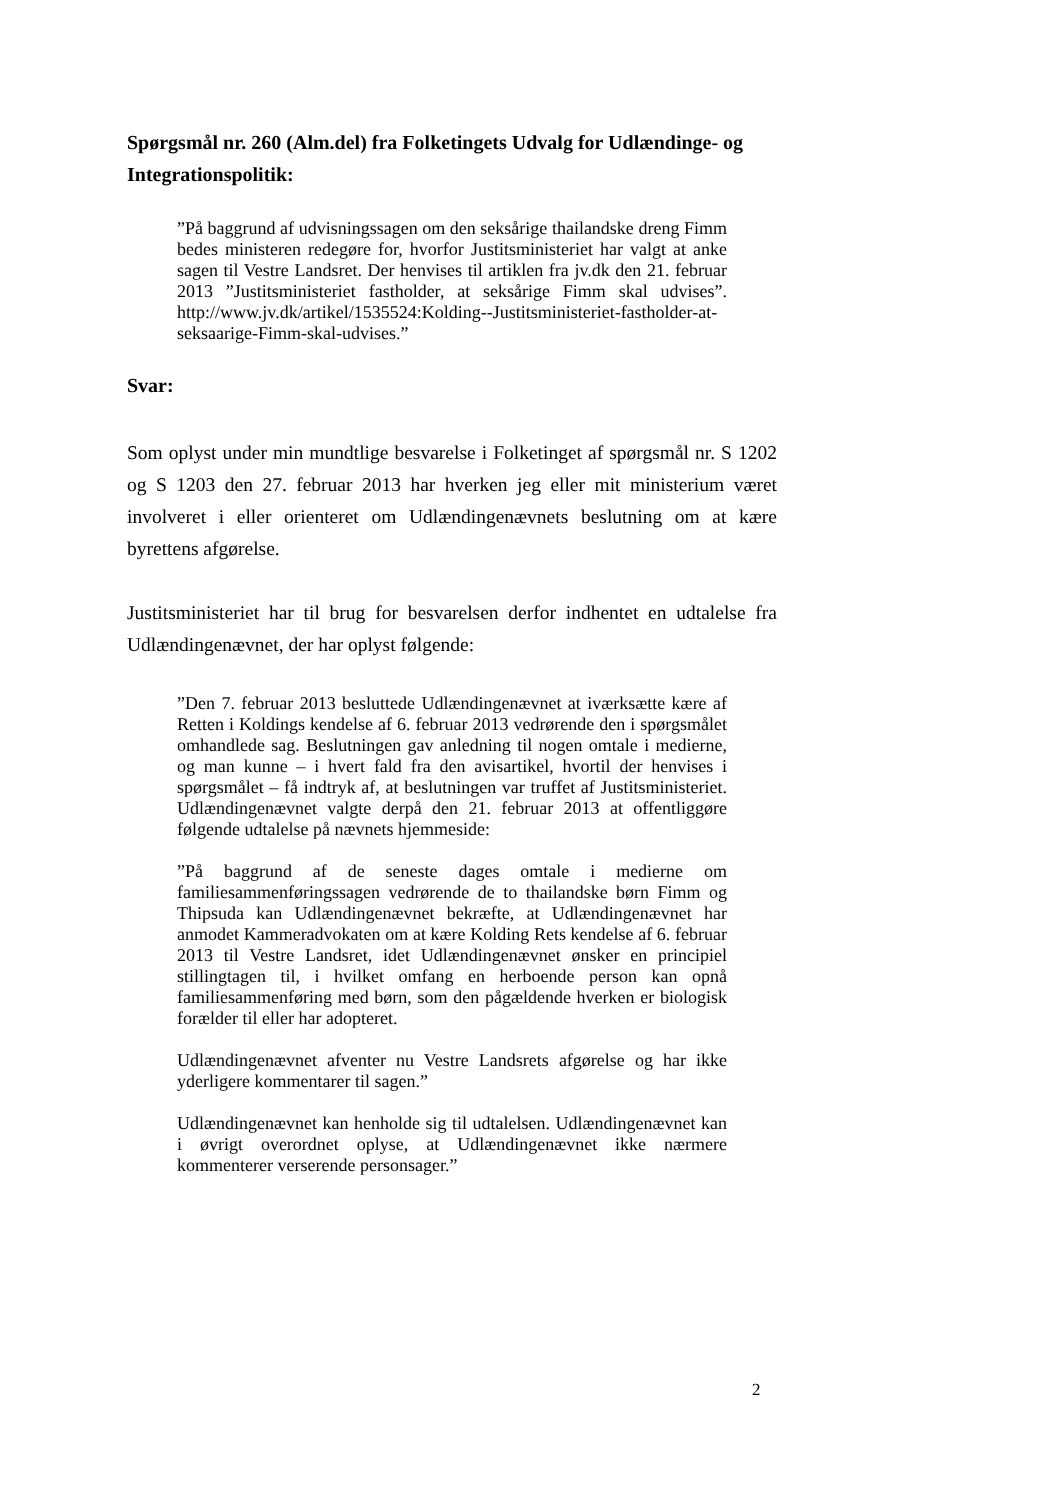Spørgsmål nr. 260 (Alm.del) fra Folketingets Udvalg for Udlændinge- og Integrationspolitik:
”På baggrund af udvisningssagen om den seksårige thailandske dreng Fimm bedes ministeren redegøre for, hvorfor Justitsministeriet har valgt at anke sagen til Vestre Landsret. Der henvises til artiklen fra jv.dk den 21. februar 2013 ”Justitsministeriet fastholder, at seksårige Fimm skal udvises”. http://www.jv.dk/artikel/1535524:Kolding--Justitsministeriet-fastholder-at-seksaarige-Fimm-skal-udvises.”
Svar:
Som oplyst under min mundtlige besvarelse i Folketinget af spørgsmål nr. S 1202 og S 1203 den 27. februar 2013 har hverken jeg eller mit ministerium været involveret i eller orienteret om Udlændingenævnets beslutning om at kære byrettens afgørelse.
Justitsministeriet har til brug for besvarelsen derfor indhentet en udtalelse fra Udlændingenævnet, der har oplyst følgende:
”Den 7. februar 2013 besluttede Udlændingenævnet at iværksætte kære af Retten i Koldings kendelse af 6. februar 2013 vedrørende den i spørgsmålet omhandlede sag. Beslutningen gav anledning til nogen omtale i medierne, og man kunne – i hvert fald fra den avisartikel, hvortil der henvises i spørgsmålet – få indtryk af, at beslutningen var truffet af Justitsministeriet. Udlændingenævnet valgte derpå den 21. februar 2013 at offentliggøre følgende udtalelse på nævnets hjemmeside:
”På baggrund af de seneste dages omtale i medierne om familiesammenføringssagen vedrørende de to thailandske børn Fimm og Thipsuda kan Udlændingenævnet bekræfte, at Udlændingenævnet har anmodet Kammeradvokaten om at kære Kolding Rets kendelse af 6. februar 2013 til Vestre Landsret, idet Udlændingenævnet ønsker en principiel stillingtagen til, i hvilket omfang en herboende person kan opnå familiesammenføring med børn, som den pågældende hverken er biologisk forælder til eller har adopteret.
Udlændingenævnet afventer nu Vestre Landsrets afgørelse og har ikke yderligere kommentarer til sagen.”
Udlændingenævnet kan henholde sig til udtalelsen. Udlændingenævnet kan i øvrigt overordnet oplyse, at Udlændingenævnet ikke nærmere kommenterer verserende personsager.”
2